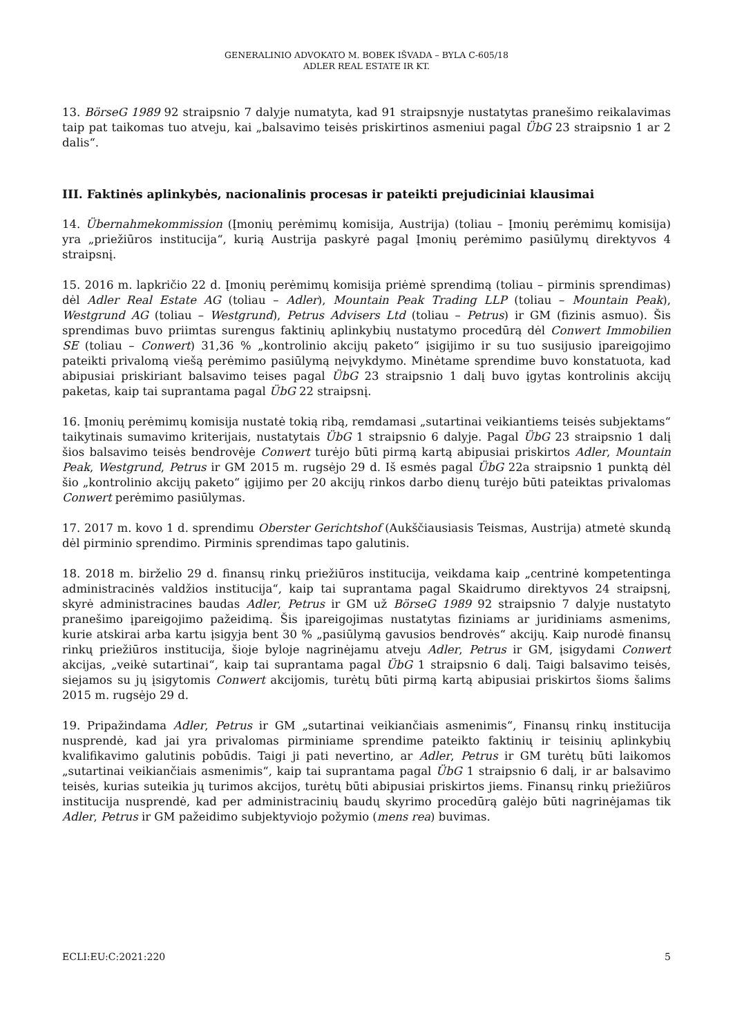GENERALINIO ADVOKATO M. BOBEK IŠVADA – BYLA C-605/18
ADLER REAL ESTATE IR KT.
13. BörseG 1989 92 straipsnio 7 dalyje numatyta, kad 91 straipsnyje nustatytas pranešimo reikalavimas taip pat taikomas tuo atveju, kai „balsavimo teisės priskirtinos asmeniui pagal ÜbG 23 straipsnio 1 ar 2 dalis“.
III. Faktinės aplinkybės, nacionalinis procesas ir pateikti prejudiciniai klausimai
14. Übernahmekommission (Įmonių perėmimų komisija, Austrija) (toliau – Įmonių perėmimų komisija) yra „priežiūros institucija“, kurią Austrija paskyrė pagal Įmonių perėmimo pasiūlymų direktyvos 4 straipsnį.
15. 2016 m. lapkričio 22 d. Įmonių perėmimų komisija priėmė sprendimą (toliau – pirminis sprendimas) dėl Adler Real Estate AG (toliau – Adler), Mountain Peak Trading LLP (toliau – Mountain Peak), Westgrund AG (toliau – Westgrund), Petrus Advisers Ltd (toliau – Petrus) ir GM (fizinis asmuo). Šis sprendimas buvo priimtas surengus faktinių aplinkybių nustatymo procedūrą dėl Conwert Immobilien SE (toliau – Conwert) 31,36 % „kontrolinio akcijų paketo“ įsigijimo ir su tuo susijusio įpareigojimo pateikti privalomą viešą perėmimo pasiūlymą neįvykdymo. Minėtame sprendime buvo konstatuota, kad abipusiai priskiriant balsavimo teises pagal ÜbG 23 straipsnio 1 dalį buvo įgytas kontrolinis akcijų paketas, kaip tai suprantama pagal ÜbG 22 straipsnį.
16. Įmonių perėmimų komisija nustatė tokią ribą, remdamasi „sutartinai veikiantiems teisės subjektams“ taikytinais sumavimo kriterijais, nustatytais ÜbG 1 straipsnio 6 dalyje. Pagal ÜbG 23 straipsnio 1 dalį šios balsavimo teisės bendrovėje Conwert turėjo būti pirmą kartą abipusiai priskirtos Adler, Mountain Peak, Westgrund, Petrus ir GM 2015 m. rugsėjo 29 d. Iš esmės pagal ÜbG 22a straipsnio 1 punktą dėl šio „kontrolinio akcijų paketo“ įgijimo per 20 akcijų rinkos darbo dienų turėjo būti pateiktas privalomas Conwert perėmimo pasiūlymas.
17. 2017 m. kovo 1 d. sprendimu Oberster Gerichtshof (Aukščiausiasis Teismas, Austrija) atmetė skundą dėl pirminio sprendimo. Pirminis sprendimas tapo galutinis.
18. 2018 m. birželio 29 d. finansų rinkų priežiūros institucija, veikdama kaip „centrinė kompetentinga administracinės valdžios institucija“, kaip tai suprantama pagal Skaidrumo direktyvos 24 straipsnį, skyrė administracines baudas Adler, Petrus ir GM už BörseG 1989 92 straipsnio 7 dalyje nustatyto pranešimo įpareigojimo pažeidimą. Šis įpareigojimas nustatytas fiziniams ar juridiniams asmenims, kurie atskirai arba kartu įsigyja bent 30 % „pasiūlymą gavusios bendrovės“ akcijų. Kaip nurodė finansų rinkų priežiūros institucija, šioje byloje nagrinėjamu atveju Adler, Petrus ir GM, įsigydami Conwert akcijas, „veikė sutartinai“, kaip tai suprantama pagal ÜbG 1 straipsnio 6 dalį. Taigi balsavimo teisės, siejamos su jų įsigytomis Conwert akcijomis, turėtų būti pirmą kartą abipusiai priskirtos šioms šalims 2015 m. rugsėjo 29 d.
19. Pripažindama Adler, Petrus ir GM „sutartinai veikiančiais asmenimis“, Finansų rinkų institucija nusprendė, kad jai yra privalomas pirminiame sprendime pateikto faktinių ir teisinių aplinkybių kvalifikavimo galutinis pobūdis. Taigi ji pati nevertino, ar Adler, Petrus ir GM turėtų būti laikomos „sutartinai veikiančiais asmenimis“, kaip tai suprantama pagal ÜbG 1 straipsnio 6 dalį, ir ar balsavimo teisės, kurias suteikia jų turimos akcijos, turėtų būti abipusiai priskirtos jiems. Finansų rinkų priežiūros institucija nusprendė, kad per administracinių baudų skyrimo procedūrą galėjo būti nagrinėjamas tik Adler, Petrus ir GM pažeidimo subjektyviojo požymio (mens rea) buvimas.
ECLI:EU:C:2021:220 5